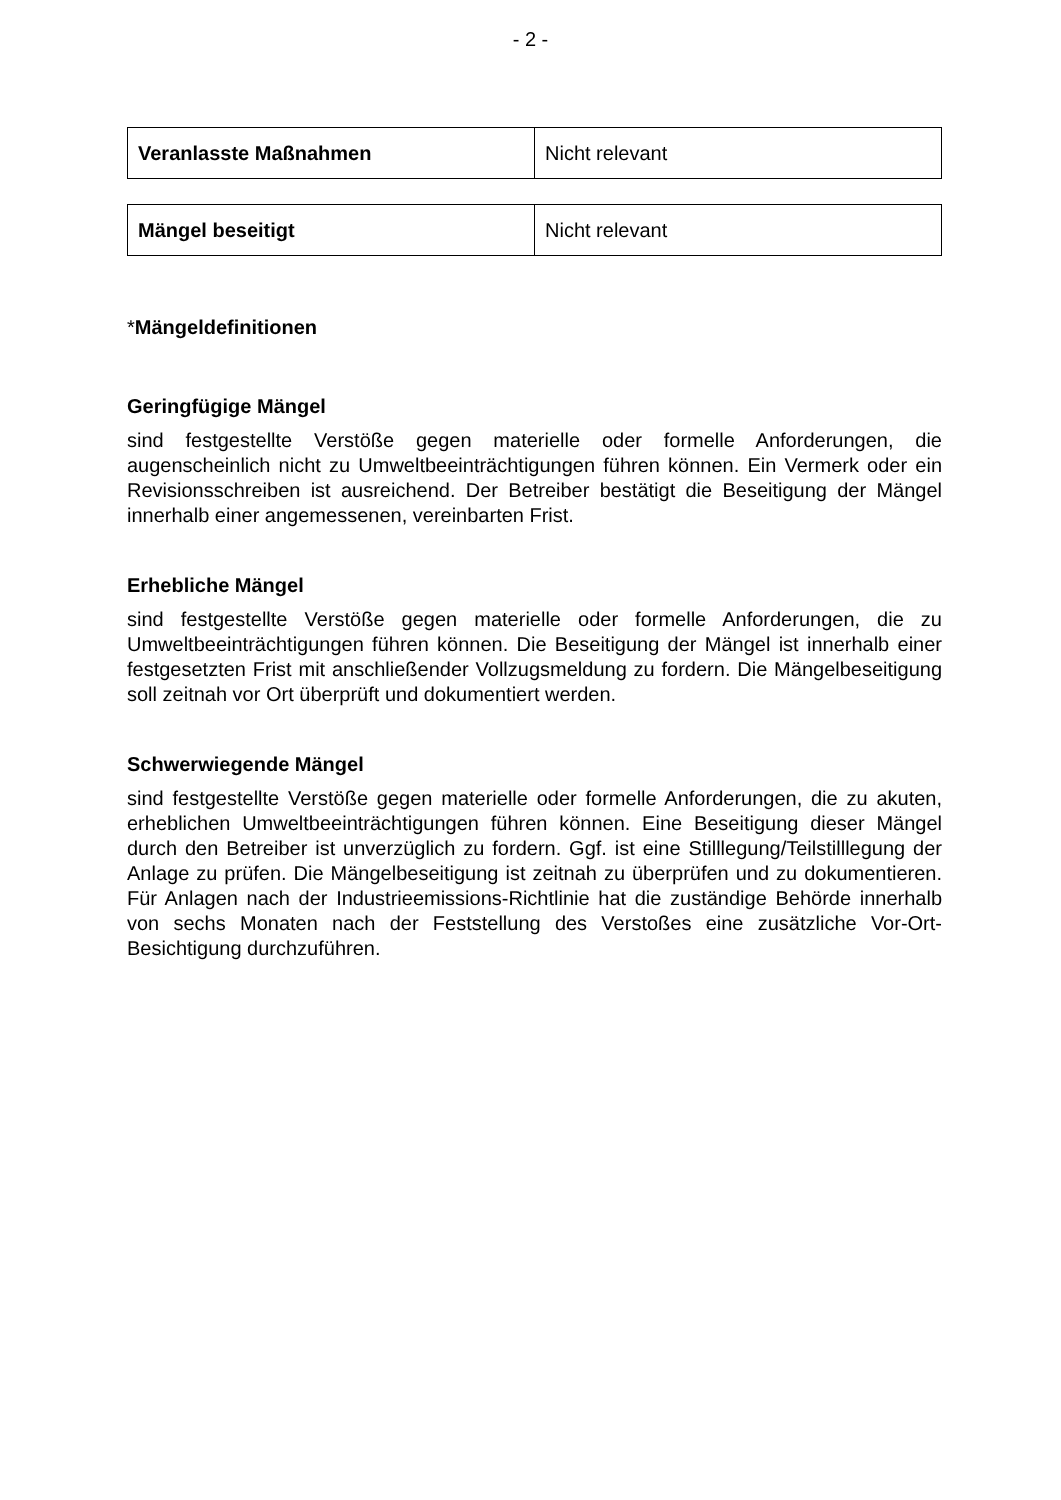- 2 -
| Veranlasste Maßnahmen | Nicht relevant |
| Mängel beseitigt | Nicht relevant |
*Mängeldefinitionen
Geringfügige Mängel
sind festgestellte Verstöße gegen materielle oder formelle Anforderungen, die augenscheinlich nicht zu Umweltbeeinträchtigungen führen können. Ein Vermerk oder ein Revisionsschreiben ist ausreichend. Der Betreiber bestätigt die Beseitigung der Mängel innerhalb einer angemessenen, vereinbarten Frist.
Erhebliche Mängel
sind festgestellte Verstöße gegen materielle oder formelle Anforderungen, die zu Umweltbeeinträchtigungen führen können. Die Beseitigung der Mängel ist innerhalb einer festgesetzten Frist mit anschließender Vollzugsmeldung zu fordern. Die Mängelbeseitigung soll zeitnah vor Ort überprüft und dokumentiert werden.
Schwerwiegende Mängel
sind festgestellte Verstöße gegen materielle oder formelle Anforderungen, die zu akuten, erheblichen Umweltbeeinträchtigungen führen können. Eine Beseitigung dieser Mängel durch den Betreiber ist unverzüglich zu fordern. Ggf. ist eine Stilllegung/Teilstilllegung der Anlage zu prüfen. Die Mängelbeseitigung ist zeitnah zu überprüfen und zu dokumentieren. Für Anlagen nach der Industrieemissions-Richtlinie hat die zuständige Behörde innerhalb von sechs Monaten nach der Feststellung des Verstoßes eine zusätzliche Vor-Ort-Besichtigung durchzuführen.